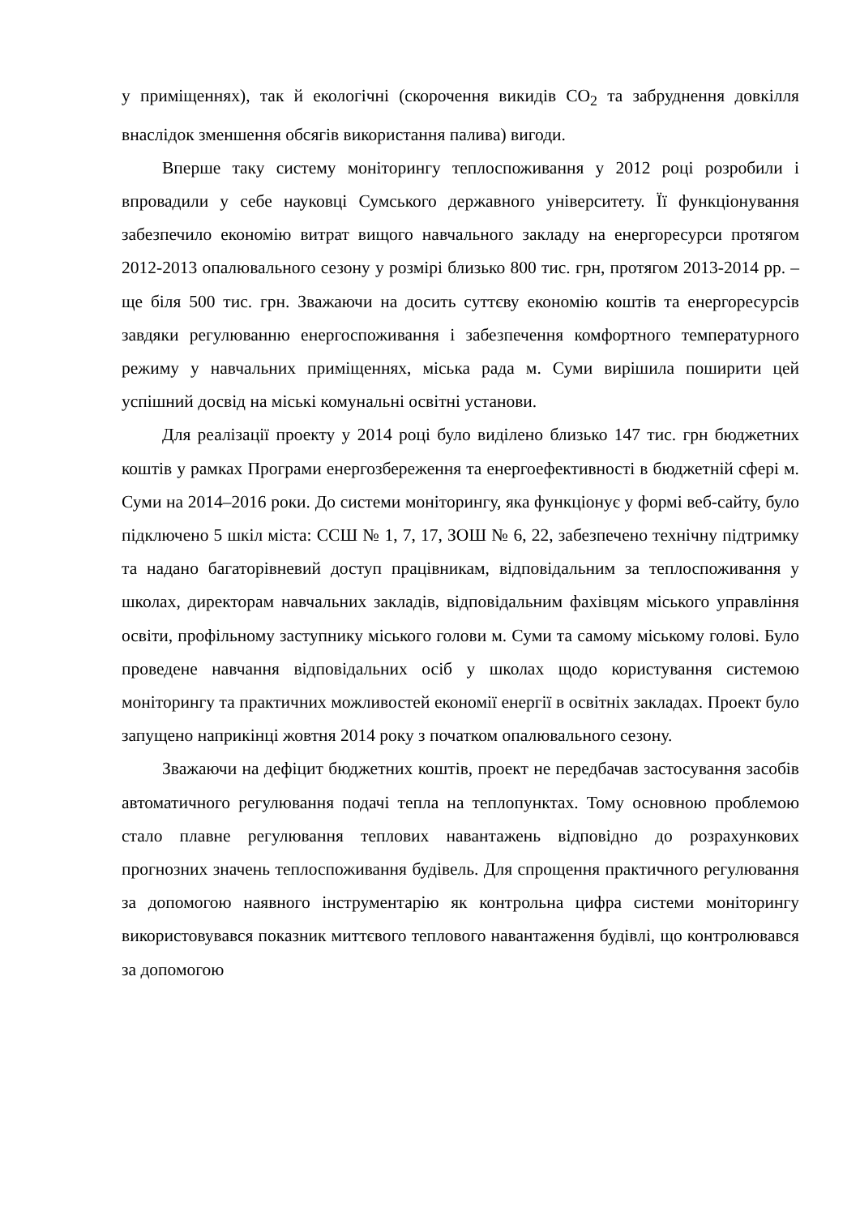у приміщеннях), так й екологічні (скорочення викидів CO<sub>2</sub> та забруднення довкілля внаслідок зменшення обсягів використання палива) вигоди.
Вперше таку систему моніторингу теплоспоживання у 2012 році розробили і впровадили у себе науковці Сумського державного університету. Її функціонування забезпечило економію витрат вищого навчального закладу на енергоресурси протягом 2012-2013 опалювального сезону у розмірі близько 800 тис. грн, протягом 2013-2014 рр. – ще біля 500 тис. грн. Зважаючи на досить суттєву економію коштів та енергоресурсів завдяки регулюванню енергоспоживання і забезпечення комфортного температурного режиму у навчальних приміщеннях, міська рада м. Суми вирішила поширити цей успішний досвід на міські комунальні освітні установи.
Для реалізації проекту у 2014 році було виділено близько 147 тис. грн бюджетних коштів у рамках Програми енергозбереження та енергоефективності в бюджетній сфері м. Суми на 2014–2016 роки. До системи моніторингу, яка функціонує у формі веб-сайту, було підключено 5 шкіл міста: ССШ № 1, 7, 17, ЗОШ № 6, 22, забезпечено технічну підтримку та надано багаторівневий доступ працівникам, відповідальним за теплоспоживання у школах, директорам навчальних закладів, відповідальним фахівцям міського управління освіти, профільному заступнику міського голови м. Суми та самому міському голові. Було проведене навчання відповідальних осіб у школах щодо користування системою моніторингу та практичних можливостей економії енергії в освітніх закладах. Проект було запущено наприкінці жовтня 2014 року з початком опалювального сезону.
Зважаючи на дефіцит бюджетних коштів, проект не передбачав застосування засобів автоматичного регулювання подачі тепла на теплопунктах. Тому основною проблемою стало плавне регулювання теплових навантажень відповідно до розрахункових прогнозних значень теплоспоживання будівель. Для спрощення практичного регулювання за допомогою наявного інструментарію як контрольна цифра системи моніторингу використовувався показник миттєвого теплового навантаження будівлі, що контролювався за допомогою